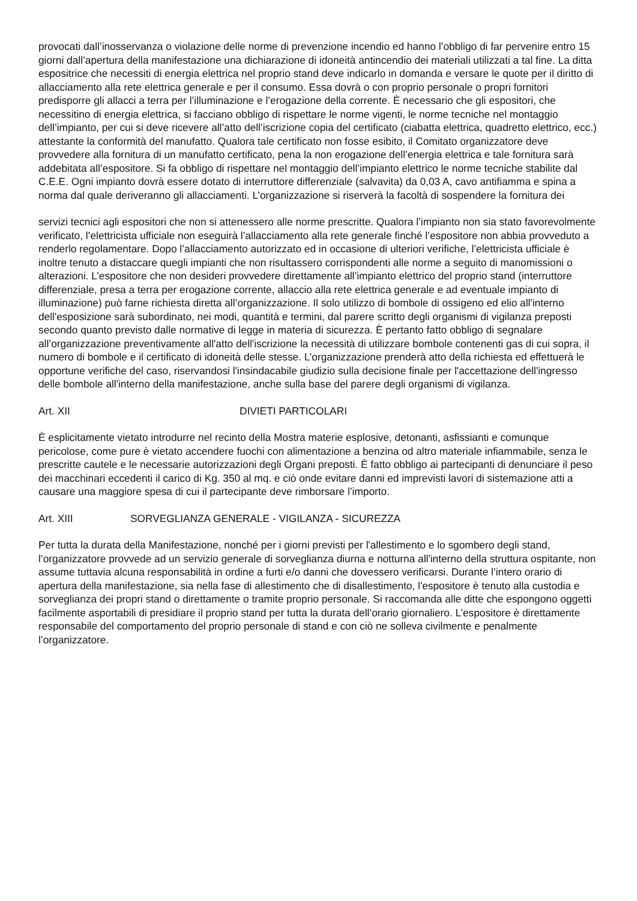provocati dall’inosservanza o violazione delle norme di prevenzione incendio ed hanno l’obbligo di far pervenire entro 15 giorni dall’apertura della manifestazione una dichiarazione di idoneità antincendio dei materiali utilizzati a tal fine. La ditta espositrice che necessiti di energia elettrica nel proprio stand deve indicarlo in domanda e versare le quote per il diritto di allacciamento alla rete elettrica generale e per il consumo. Essa dovrà o con proprio personale o propri fornitori predisporre gli allacci a terra per l’illuminazione e l’erogazione della corrente. È necessario che gli espositori, che necessitino di energia elettrica, si facciano obbligo di rispettare le norme vigenti, le norme tecniche nel montaggio dell’impianto, per cui si deve ricevere all’atto dell’iscrizione copia del certificato (ciabatta elettrica, quadretto elettrico, ecc.) attestante la conformità del manufatto. Qualora tale certificato non fosse esibito, il Comitato organizzatore deve provvedere alla fornitura di un manufatto certificato, pena la non erogazione dell’energia elettrica e tale fornitura sarà addebitata all’espositore. Si fa obbligo di rispettare nel montaggio dell’impianto elettrico le norme tecniche stabilite dal C.E.E. Ogni impianto dovrà essere dotato di interruttore differenziale (salvavita) da 0,03 A, cavo antifiamma e spina a norma dal quale deriveranno gli allacciamenti. L’organizzazione si riserverà la facoltà di sospendere la fornitura dei
servizi tecnici agli espositori che non si attenessero alle norme prescritte. Qualora l’impianto non sia stato favorevolmente verificato, l’elettricista ufficiale non eseguirà l’allacciamento alla rete generale finché l’espositore non abbia provveduto a renderlo regolamentare. Dopo l’allacciamento autorizzato ed in occasione di ulteriori verifiche, l’elettricista ufficiale è inoltre tenuto a distaccare quegli impianti che non risultassero corrispondenti alle norme a seguito di manomissioni o alterazioni. L’espositore che non desideri provvedere direttamente all’impianto elettrico del proprio stand (interruttore differenziale, presa a terra per erogazione corrente, allaccio alla rete elettrica generale e ad eventuale impianto di illuminazione) può farne richiesta diretta all’organizzazione. Il solo utilizzo di bombole di ossigeno ed elio all'interno dell'esposizione sarà subordinato, nei modi, quantità e termini, dal parere scritto degli organismi di vigilanza preposti secondo quanto previsto dalle normative di legge in materia di sicurezza. È pertanto fatto obbligo di segnalare all’organizzazione preventivamente all'atto dell'iscrizione la necessità di utilizzare bombole contenenti gas di cui sopra, il numero di bombole e il certificato di idoneità delle stesse. L’organizzazione prenderà atto della richiesta ed effettuerà le opportune verifiche del caso, riservandosi l'insindacabile giudizio sulla decisione finale per l'accettazione dell'ingresso delle bombole all'interno della manifestazione, anche sulla base del parere degli organismi di vigilanza.
Art. XII DIVIETI PARTICOLARI
È esplicitamente vietato introdurre nel recinto della Mostra materie esplosive, detonanti, asfissianti e comunque pericolose, come pure è vietato accendere fuochi con alimentazione a benzina od altro materiale infiammabile, senza le prescritte cautele e le necessarie autorizzazioni degli Organi preposti. È fatto obbligo ai partecipanti di denunciare il peso dei macchinari eccedenti il carico di Kg. 350 al mq. e ciò onde evitare danni ed imprevisti lavori di sistemazione atti a causare una maggiore spesa di cui il partecipante deve rimborsare l’importo.
Art. XIII SORVEGLIANZA GENERALE - VIGILANZA - SICUREZZA
Per tutta la durata della Manifestazione, nonché per i giorni previsti per l'allestimento e lo sgombero degli stand, l’organizzatore provvede ad un servizio generale di sorveglianza diurna e notturna all'interno della struttura ospitante, non assume tuttavia alcuna responsabilità in ordine a furti e/o danni che dovessero verificarsi. Durante l’intero orario di apertura della manifestazione, sia nella fase di allestimento che di disallestimento, l'espositore è tenuto alla custodia e sorveglianza dei propri stand o direttamente o tramite proprio personale. Si raccomanda alle ditte che espongono oggetti facilmente asportabili di presidiare il proprio stand per tutta la durata dell’orario giornaliero. L’espositore è direttamente responsabile del comportamento del proprio personale di stand e con ciò ne solleva civilmente e penalmente l’organizzatore.